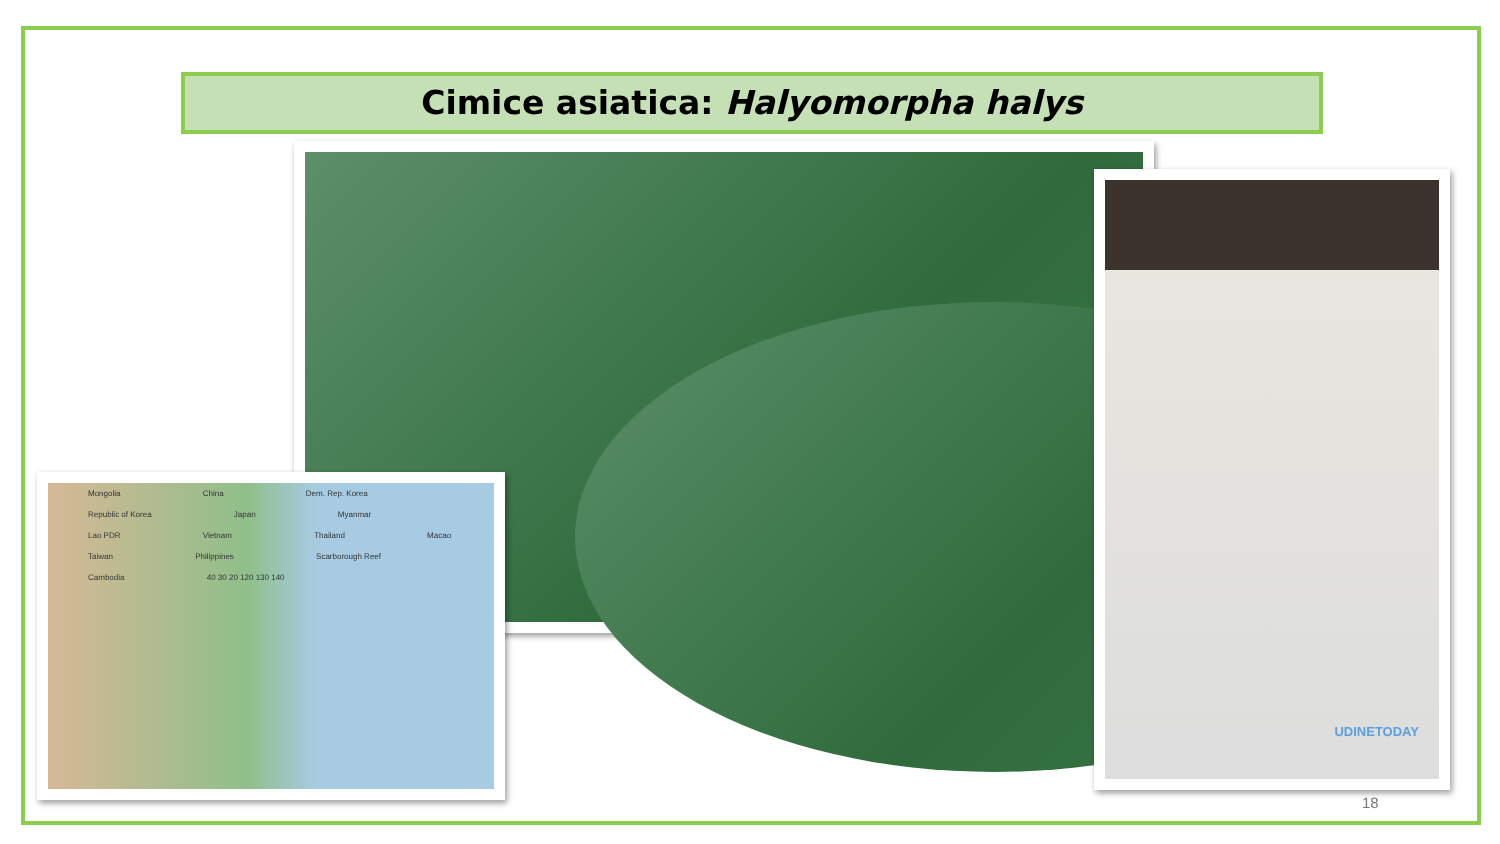Cimice asiatica: Halyomorpha halys
UDINETODAY
Mongolia China Dem. Rep. Korea Republic of Korea Japan Myanmar Lao PDR Vietnam Thailand Macao Taiwan Philippines Scarborough Reef Cambodia 40 30 20 120 130 140
18